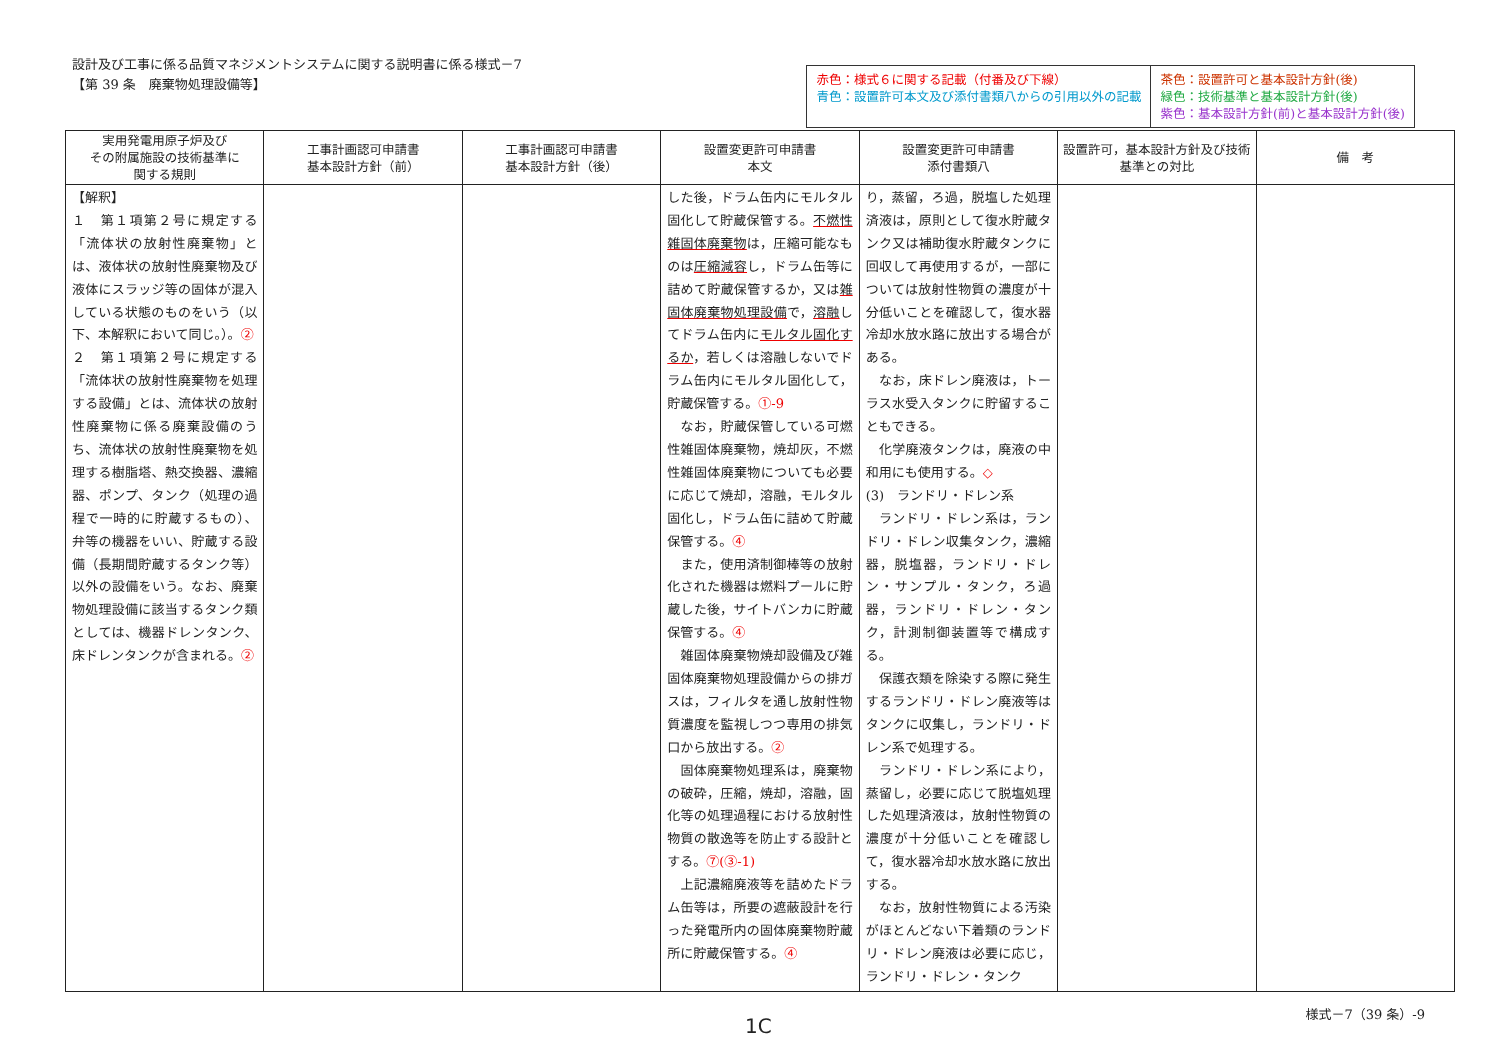設計及び工事に係る品質マネジメントシステムに関する説明書に係る様式－7
【第 39 条　廃棄物処理設備等】
赤色：様式６に関する記載（付番及び下線）
青色：設置許可本文及び添付書類八からの引用以外の記載
茶色：設置許可と基本設計方針(後)
緑色：技術基準と基本設計方針(後)
紫色：基本設計方針(前)と基本設計方針(後)
| 実用発電用原子炉及び その附属施設の技術基準に 関する規則 | 工事計画認可申請書 基本設計方針（前） | 工事計画認可申請書 基本設計方針（後） | 設置変更許可申請書 本文 | 設置変更許可申請書 添付書類八 | 設置許可，基本設計方針及び技術基準との対比 | 備 考 |
| --- | --- | --- | --- | --- | --- | --- |
| 【解釈】 １ 第１項第２号に規定する「流体状の放射性廃棄物」とは、液体状の放射性廃棄物及び液体にスラッジ等の固体が混入している状態のものをいう（以下、本解釈において同じ。）。 ② ２ 第１項第２号に規定する「流体状の放射性廃棄物を処理する設備」とは、流体状の放射性廃棄物に係る廃棄設備のうち、流体状の放射性廃棄物を処理する樹脂塔、熱交換器、濃縮器、ポンプ、タンク（処理の過程で一時的に貯蔵するもの）、弁等の機器をいい、貯蔵する設備（長期間貯蔵するタンク等）以外の設備をいう。なお、廃棄物処理設備に該当するタンク類としては、機器ドレンタンク、床ドレンタンクが含まれる。 ② | | | した後，ドラム缶内にモルタル固化して貯蔵保管する。 不燃性雑固体廃棄物 は，圧縮可能なものは 圧縮減容 し，ドラム缶等に詰めて貯蔵保管するか，又は 雑固体廃棄物処理設備 で， 溶融 してドラム缶内に モルタル固化するか ，若しくは溶融しないでドラム缶内にモルタル固化して，貯蔵保管する。 ①-9 なお，貯蔵保管している可燃性雑固体廃棄物，焼却灰，不燃性雑固体廃棄物についても必要に応じて焼却，溶融，モルタル固化し，ドラム缶に詰めて貯蔵保管する。 ④ また，使用済制御棒等の放射化された機器は燃料プールに貯蔵した後，サイトバンカに貯蔵保管する。 ④ 雑固体廃棄物焼却設備及び雑固体廃棄物処理設備からの排ガスは，フィルタを通し放射性物質濃度を監視しつつ専用の排気口から放出する。 ② 固体廃棄物処理系は，廃棄物の破砕，圧縮，焼却，溶融，固化等の処理過程における放射性物質の散逸等を防止する設計とする。 ⑦(③-1) 上記濃縮廃液等を詰めたドラム缶等は，所要の遮蔽設計を行った発電所内の固体廃棄物貯蔵所に貯蔵保管する。 ④ | り，蒸留，ろ過，脱塩した処理済液は，原則として復水貯蔵タンク又は補助復水貯蔵タンクに回収して再使用するが，一部については放射性物質の濃度が十分低いことを確認して，復水器冷却水放水路に放出する場合がある。 なお，床ドレン廃液は，トーラス水受入タンクに貯留することもできる。 化学廃液タンクは，廃液の中和用にも使用する。 ◇ (3) ランドリ・ドレン系 ランドリ・ドレン系は，ランドリ・ドレン収集タンク，濃縮器，脱塩器，ランドリ・ドレン・サンプル・タンク，ろ過器，ランドリ・ドレン・タンク，計測制御装置等で構成する。 保護衣類を除染する際に発生するランドリ・ドレン廃液等はタンクに収集し，ランドリ・ドレン系で処理する。 ランドリ・ドレン系により，蒸留し，必要に応じて脱塩処理した処理済液は，放射性物質の濃度が十分低いことを確認して，復水器冷却水放水路に放出する。 なお，放射性物質による汚染がほとんどない下着類のランドリ・ドレン廃液は必要に応じ，ランドリ・ドレン・タンク | | |
1C 様式－7（39 条）-9